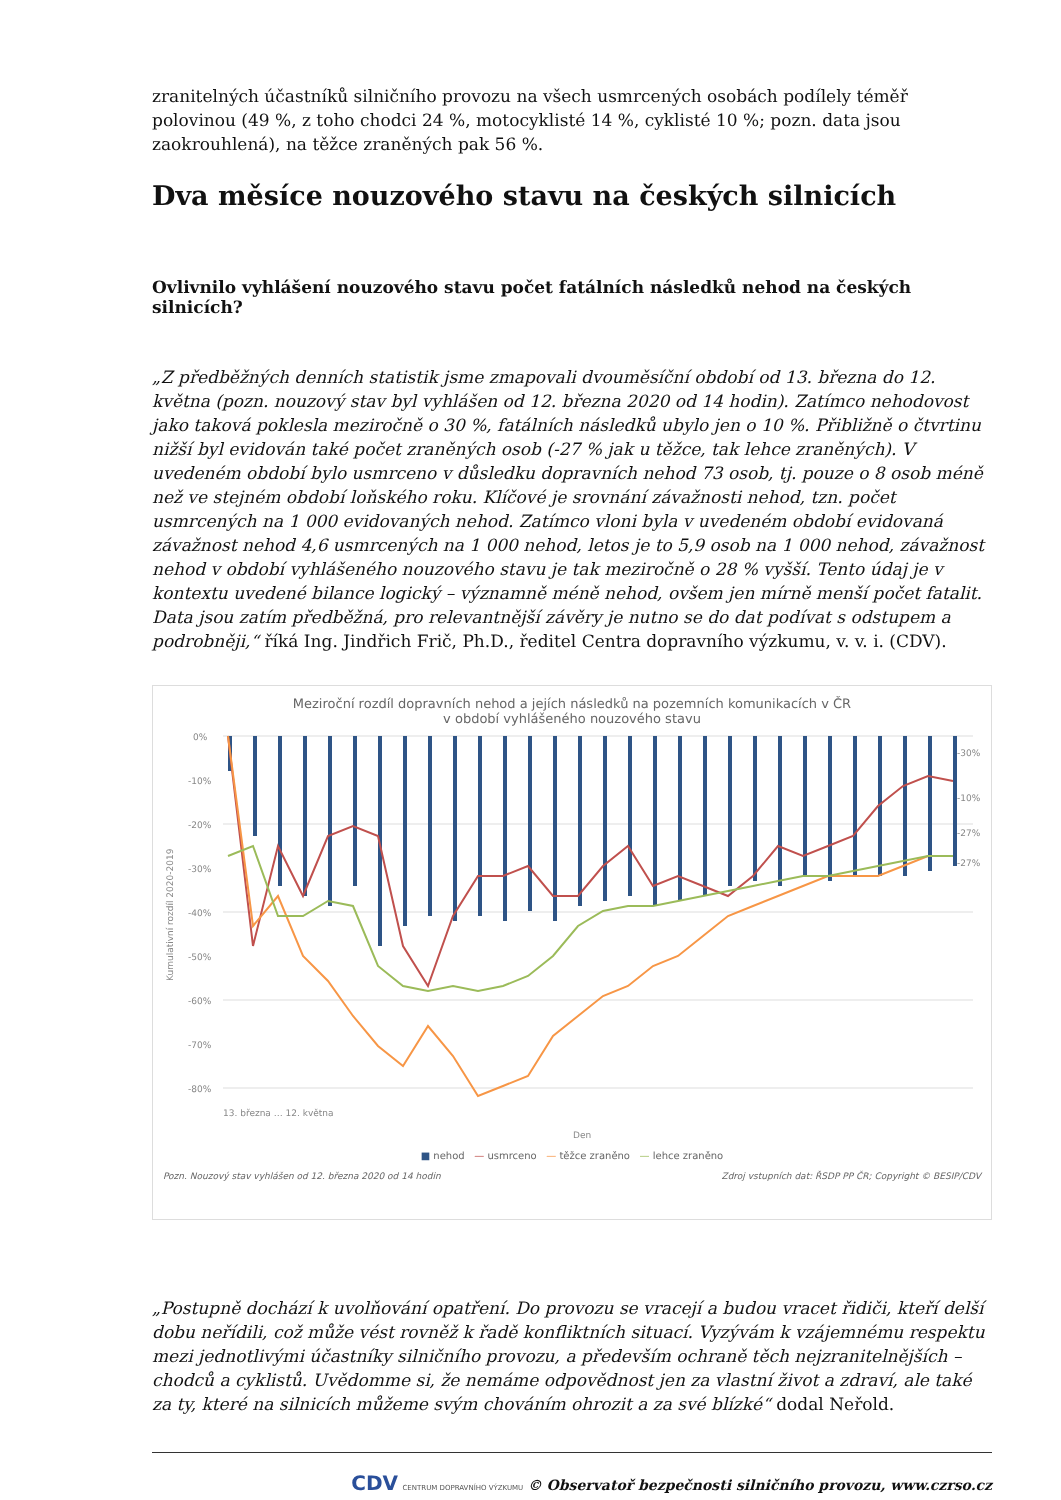zranitelných účastníků silničního provozu na všech usmrcených osobách podílely téměř polovinou (49 %, z toho chodci 24 %, motocyklisté 14 %, cyklisté 10 %; pozn. data jsou zaokrouhlená), na těžce zraněných pak 56 %.
Dva měsíce nouzového stavu na českých silnicích
Ovlivnilo vyhlášení nouzového stavu počet fatálních následků nehod na českých silnicích?
„Z předběžných denních statistik jsme zmapovali dvouměsíční období od 13. března do 12. května (pozn. nouzový stav byl vyhlášen od 12. března 2020 od 14 hodin). Zatímco nehodovost jako taková poklesla meziročně o 30 %, fatálních následků ubylo jen o 10 %. Přibližně o čtvrtinu nižší byl evidován také počet zraněných osob (-27 % jak u těžce, tak lehce zraněných). V uvedeném období bylo usmrceno v důsledku dopravních nehod 73 osob, tj. pouze o 8 osob méně než ve stejném období loňského roku. Klíčové je srovnání závažnosti nehod, tzn. počet usmrcených na 1 000 evidovaných nehod. Zatímco vloni byla v uvedeném období evidovaná závažnost nehod 4,6 usmrcených na 1 000 nehod, letos je to 5,9 osob na 1 000 nehod, závažnost nehod v období vyhlášeného nouzového stavu je tak meziročně o 28 % vyšší. Tento údaj je v kontextu uvedené bilance logický – významně méně nehod, ovšem jen mírně menší počet fatalit. Data jsou zatím předběžná, pro relevantnější závěry je nutno se do dat podívat s odstupem a podrobněji,“ říká Ing. Jindřich Frič, Ph.D., ředitel Centra dopravního výzkumu, v. v. i. (CDV).
Meziroční rozdíl dopravních nehod a jejích následků na pozemních komunikacích v ČR
v období vyhlášeného nouzového stavu
0%
-10%
-20%
-30%
-40%
-50%
-60%
-70%
-80%
-30%
-10%
-27%
-27%
Kumulativní rozdíl 2020-2019
13. března … 12. května
Den
■ nehod — usmrceno — těžce zraněno — lehce zraněno
Pozn. Nouzový stav vyhlášen od 12. března 2020 od 14 hodin Zdroj vstupních dat: ŘSDP PP ČR; Copyright © BESIP/CDV
„Postupně dochází k uvolňování opatření. Do provozu se vracejí a budou vracet řidiči, kteří delší dobu neřídili, což může vést rovněž k řadě konfliktních situací. Vyzývám k vzájemnému respektu mezi jednotlivými účastníky silničního provozu, a především ochraně těch nejzranitelnějších – chodců a cyklistů. Uvědomme si, že nemáme odpovědnost jen za vlastní život a zdraví, ale také za ty, které na silnicích můžeme svým chováním ohrozit a za své blízké“ dodal Neřold.
CDV CENTRUM DOPRAVNÍHO VÝZKUMU © Observatoř bezpečnosti silničního provozu, www.czrso.cz